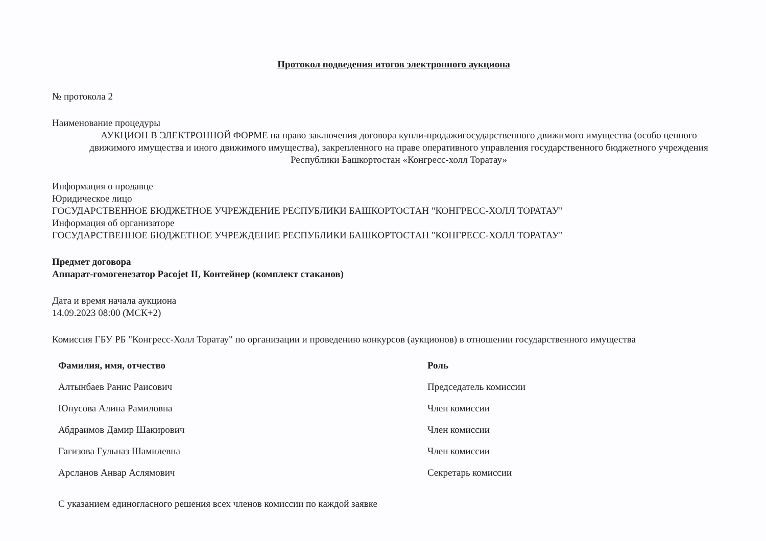Протокол подведения итогов электронного аукциона
№ протокола 2
Наименование процедуры
АУКЦИОН В ЭЛЕКТРОННОЙ ФОРМЕ на право заключения договора купли-продажигосударственного движимого имущества (особо ценного движимого имущества и иного движимого имущества), закрепленного на праве оперативного управления государственного бюджетного учреждения Республики Башкортостан «Конгресс-холл Торатау»
Информация о продавце
Юридическое лицо
ГОСУДАРСТВЕННОЕ БЮДЖЕТНОЕ УЧРЕЖДЕНИЕ РЕСПУБЛИКИ БАШКОРТОСТАН "КОНГРЕСС-ХОЛЛ ТОРАТАУ"
Информация об организаторе
ГОСУДАРСТВЕННОЕ БЮДЖЕТНОЕ УЧРЕЖДЕНИЕ РЕСПУБЛИКИ БАШКОРТОСТАН "КОНГРЕСС-ХОЛЛ ТОРАТАУ"
Предмет договора
Аппарат-гомогенезатор Pacojet II, Контейнер (комплект стаканов)
Дата и время начала аукциона
14.09.2023 08:00 (МСК+2)
Комиссия ГБУ РБ "Конгресс-Холл Торатау" по организации и проведению конкурсов (аукционов) в отношении государственного имущества
| Фамилия, имя, отчество | Роль |
| --- | --- |
| Алтынбаев Ранис Раисович | Председатель комиссии |
| Юнусова Алина Рамиловна | Член комиссии |
| Абдраимов Дамир Шакирович | Член комиссии |
| Гагизова Гульназ Шамилевна | Член комиссии |
| Арсланов Анвар Аслямович | Секретарь комиссии |
С указанием единогласного решения всех членов комиссии по каждой заявке